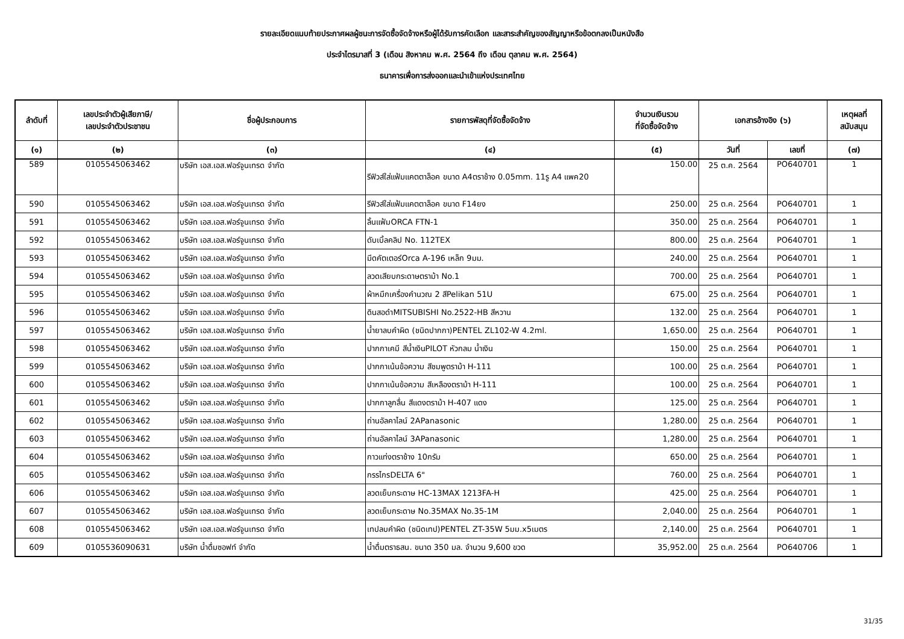รายละเอียดแนบท้ายประกาศผลผู้ชนะการจัดซื้อจัดจ้างหรือผู้ได้รับการคัดเลือก และสาระสำคัญของสัญญาหรือข้อตกลงเป็นหนังสือ
ประจำไตรมาสที่ 3 (เดือน สิงหาคม พ.ศ. 2564 ถึง เดือน ตุลาคม พ.ศ. 2564)
ธนาคารเพื่อการส่งออกและนำเข้าแห่งประเทศไทย
| ลำดับที่ | เลขประจำตัวผู้เสียภาษี/ เลขประจำตัวประชาชน | ชื่อผู้ประกอบการ | รายการพัสดุที่จัดซื้อจัดจ้าง | จำนวนเงินรวม ที่จัดซื้อจัดจ้าง | เอกสารอ้างอิง (๖) | | เหตุผลที่ สนับสนุน |
| --- | --- | --- | --- | --- | --- | --- | --- |
| (๑) | (๒) | (๓) | (๔) | (๕) | วันที่ | เลขที่ | (๗) |
| 589 | 0105545063462 | บริษัท เอส.เอส.ฟอร์จูนเทรด จำกัด | รีฟิวส์ใส่แฟ้มแคตตาล็อค ขนาด A4ตราช้าง 0.05mm. 11รู A4 แพค20 | 150.00 | 25 ต.ค. 2564 | PO640701 | 1 |
| 590 | 0105545063462 | บริษัท เอส.เอส.ฟอร์จูนเทรด จำกัด | รีฟิวส์ใส่แฟ้มแคตตาล็อค ขนาด F14ยง | 250.00 | 25 ต.ค. 2564 | PO640701 | 1 |
| 591 | 0105545063462 | บริษัท เอส.เอส.ฟอร์จูนเทรด จำกัด | ลิ้นแฟ้มORCA FTN-1 | 350.00 | 25 ต.ค. 2564 | PO640701 | 1 |
| 592 | 0105545063462 | บริษัท เอส.เอส.ฟอร์จูนเทรด จำกัด | ดับเบิ้ลคลิป No. 112TEX | 800.00 | 25 ต.ค. 2564 | PO640701 | 1 |
| 593 | 0105545063462 | บริษัท เอส.เอส.ฟอร์จูนเทรด จำกัด | มีดคัตเตอร์Orca A-196 เหล็ก 9มม. | 240.00 | 25 ต.ค. 2564 | PO640701 | 1 |
| 594 | 0105545063462 | บริษัท เอส.เอส.ฟอร์จูนเทรด จำกัด | ลวดเสียบกระดาษตราม้า No.1 | 700.00 | 25 ต.ค. 2564 | PO640701 | 1 |
| 595 | 0105545063462 | บริษัท เอส.เอส.ฟอร์จูนเทรด จำกัด | ผ้าหมึกเครื่องคำนวณ 2 สีPelikan 51U | 675.00 | 25 ต.ค. 2564 | PO640701 | 1 |
| 596 | 0105545063462 | บริษัท เอส.เอส.ฟอร์จูนเทรด จำกัด | ดินสอดำMITSUBISHI No.2522-HB สีหวาน | 132.00 | 25 ต.ค. 2564 | PO640701 | 1 |
| 597 | 0105545063462 | บริษัท เอส.เอส.ฟอร์จูนเทรด จำกัด | น้ำยาลบคำผิด (ชนิดปากกา)PENTEL ZL102-W 4.2ml. | 1,650.00 | 25 ต.ค. 2564 | PO640701 | 1 |
| 598 | 0105545063462 | บริษัท เอส.เอส.ฟอร์จูนเทรด จำกัด | ปากกาเคมี สีน้ำเงินPILOT หัวกลม น้ำเงิน | 150.00 | 25 ต.ค. 2564 | PO640701 | 1 |
| 599 | 0105545063462 | บริษัท เอส.เอส.ฟอร์จูนเทรด จำกัด | ปากกาเน้นข้อความ สีชมพูตราม้า H-111 | 100.00 | 25 ต.ค. 2564 | PO640701 | 1 |
| 600 | 0105545063462 | บริษัท เอส.เอส.ฟอร์จูนเทรด จำกัด | ปากกาเน้นข้อความ สีเหลืองตราม้า H-111 | 100.00 | 25 ต.ค. 2564 | PO640701 | 1 |
| 601 | 0105545063462 | บริษัท เอส.เอส.ฟอร์จูนเทรด จำกัด | ปากกาลูกลื่น สีแดงตราม้า H-407 แดง | 125.00 | 25 ต.ค. 2564 | PO640701 | 1 |
| 602 | 0105545063462 | บริษัท เอส.เอส.ฟอร์จูนเทรด จำกัด | ถ่านอัลคาไลน์ 2APanasonic | 1,280.00 | 25 ต.ค. 2564 | PO640701 | 1 |
| 603 | 0105545063462 | บริษัท เอส.เอส.ฟอร์จูนเทรด จำกัด | ถ่านอัลคาไลน์ 3APanasonic | 1,280.00 | 25 ต.ค. 2564 | PO640701 | 1 |
| 604 | 0105545063462 | บริษัท เอส.เอส.ฟอร์จูนเทรด จำกัด | กาวแท่งตราช้าง 10กรัม | 650.00 | 25 ต.ค. 2564 | PO640701 | 1 |
| 605 | 0105545063462 | บริษัท เอส.เอส.ฟอร์จูนเทรด จำกัด | กรรไกรDELTA 6" | 760.00 | 25 ต.ค. 2564 | PO640701 | 1 |
| 606 | 0105545063462 | บริษัท เอส.เอส.ฟอร์จูนเทรด จำกัด | ลวดเย็บกระดาษ HC-13MAX 1213FA-H | 425.00 | 25 ต.ค. 2564 | PO640701 | 1 |
| 607 | 0105545063462 | บริษัท เอส.เอส.ฟอร์จูนเทรด จำกัด | ลวดเย็บกระดาษ No.35MAX No.35-1M | 2,040.00 | 25 ต.ค. 2564 | PO640701 | 1 |
| 608 | 0105545063462 | บริษัท เอส.เอส.ฟอร์จูนเทรด จำกัด | เทปลบคำผิด (ชนิดเทป)PENTEL ZT-35W 5มม.x5เมตร | 2,140.00 | 25 ต.ค. 2564 | PO640701 | 1 |
| 609 | 0105536090631 | บริษัท น้ำดื่มซอฟท์ จำกัด | น้ำดื่มตราธสน. ขนาด 350 มล. จำนวน 9,600 ขวด | 35,952.00 | 25 ต.ค. 2564 | PO640706 | 1 |
31/35